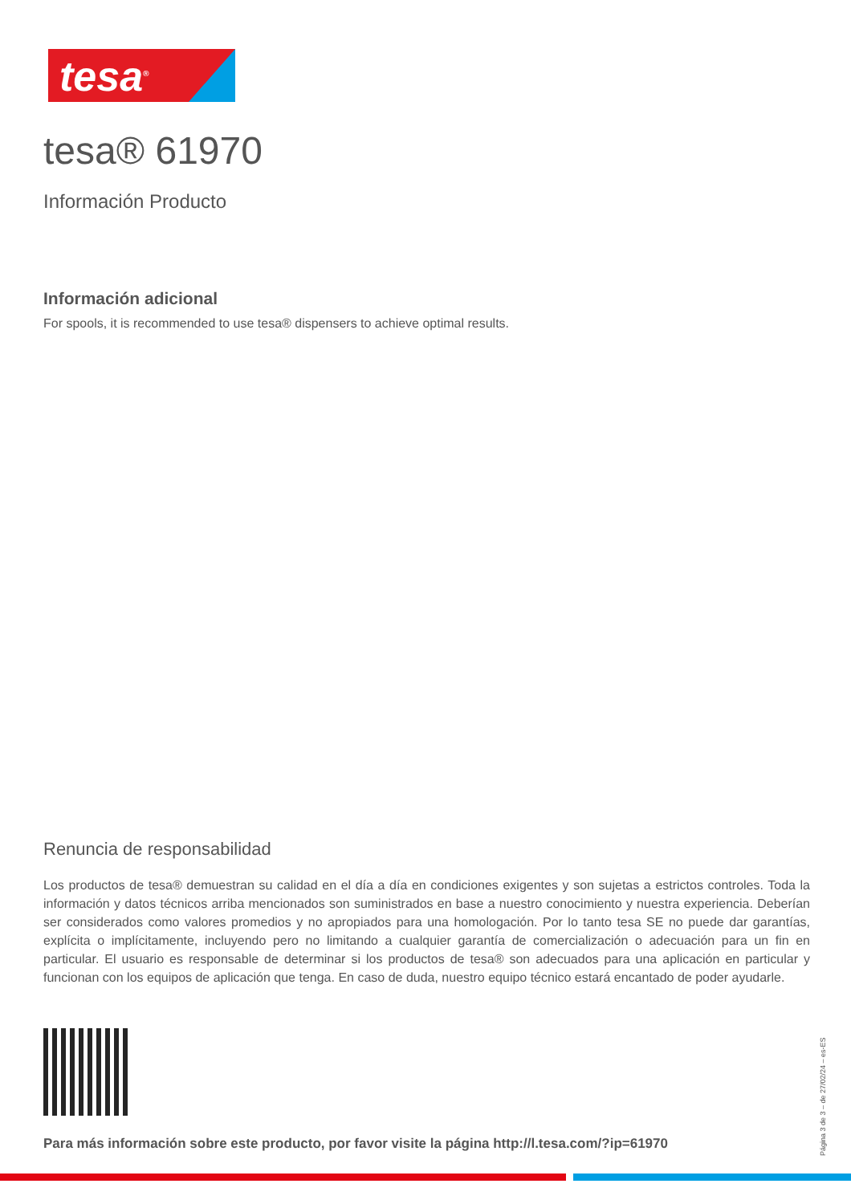tesa<sup>®</sup>
tesa® 61970
Información Producto
Información adicional
For spools, it is recommended to use tesa® dispensers to achieve optimal results.
Renuncia de responsabilidad
Los productos de tesa® demuestran su calidad en el día a día en condiciones exigentes y son sujetas a estrictos controles. Toda la información y datos técnicos arriba mencionados son suministrados en base a nuestro conocimiento y nuestra experiencia. Deberían ser considerados como valores promedios y no apropiados para una homologación. Por lo tanto tesa SE no puede dar garantías, explícita o implícitamente, incluyendo pero no limitando a cualquier garantía de comercialización o adecuación para un fin en particular. El usuario es responsable de determinar si los productos de tesa® son adecuados para una aplicación en particular y funcionan con los equipos de aplicación que tenga. En caso de duda, nuestro equipo técnico estará encantado de poder ayudarle.
Para más información sobre este producto, por favor visite la página http://l.tesa.com/?ip=61970
Página 3 de 3 – de 27/02/24 – es-ES